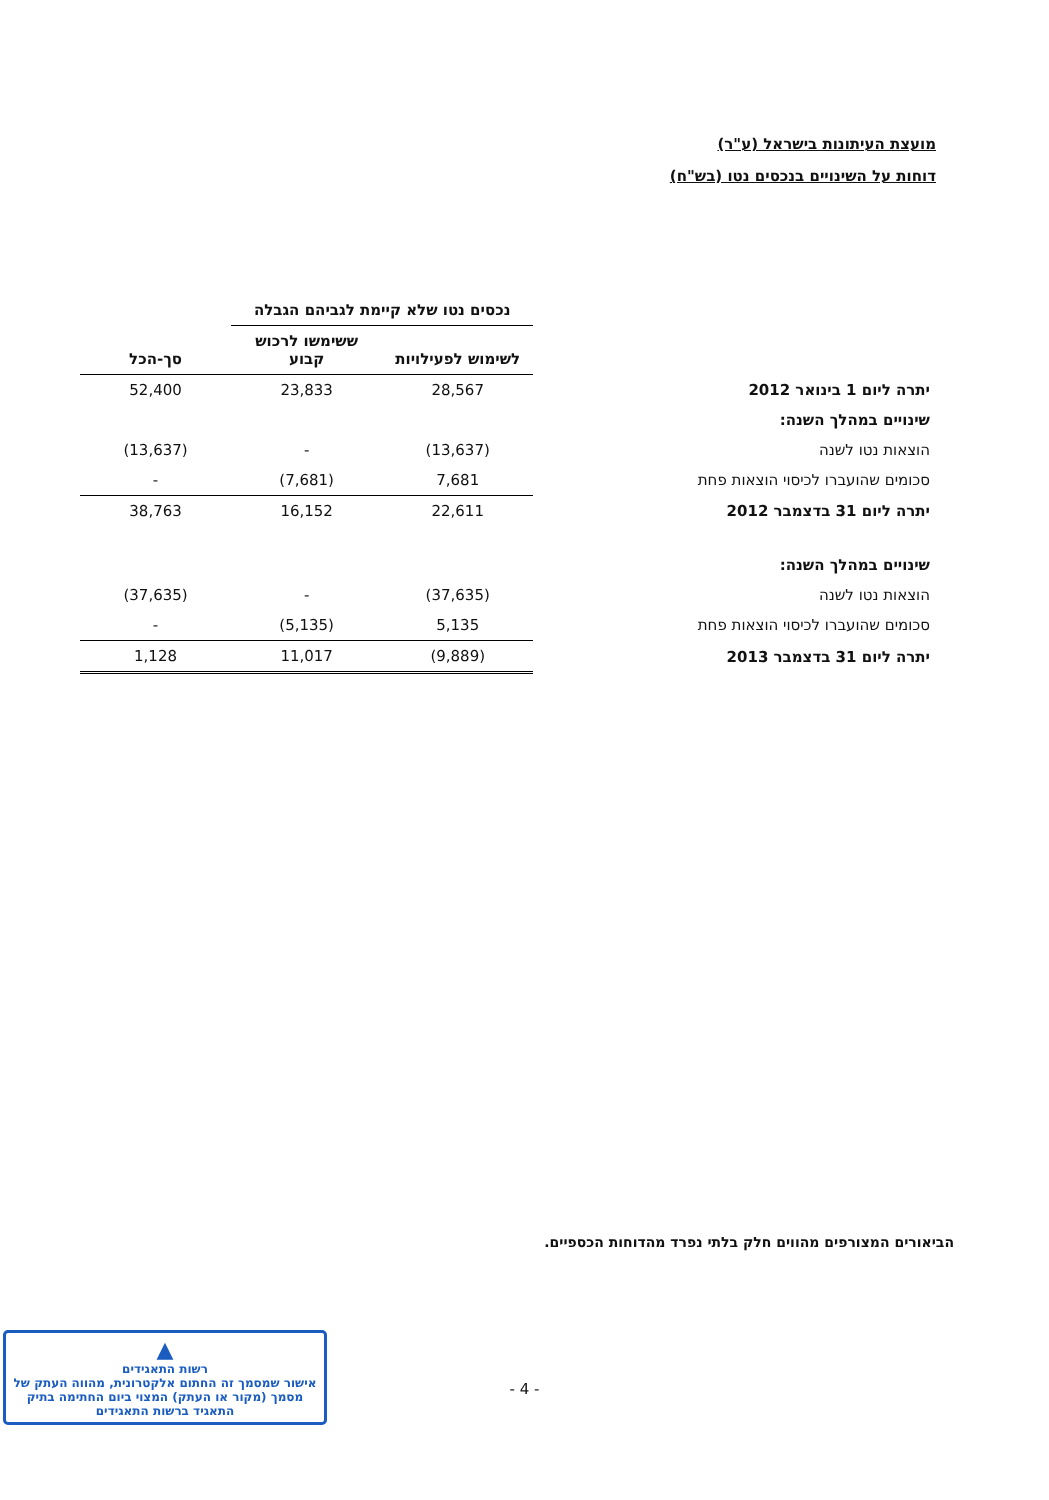מועצת העיתונות בישראל (ע"ר)
דוחות על השינויים בנכסים נטו (בש"ח)
| | נכסים נטו שלא קיימת לגביהם הגבלה | | |
| --- | --- | --- | --- |
| | לשימוש לפעילויות | ששימשו לרכוש קבוע | סך-הכל |
| יתרה ליום 1 בינואר 2012 | 28,567 | 23,833 | 52,400 |
| שינויים במהלך השנה: | | | |
| הוצאות נטו לשנה | (13,637) | - | (13,637) |
| סכומים שהועברו לכיסוי הוצאות פחת | 7,681 | (7,681) | - |
| יתרה ליום 31 בדצמבר 2012 | 22,611 | 16,152 | 38,763 |
| שינויים במהלך השנה: | | | |
| הוצאות נטו לשנה | (37,635) | - | (37,635) |
| סכומים שהועברו לכיסוי הוצאות פחת | 5,135 | (5,135) | - |
| יתרה ליום 31 בדצמבר 2013 | (9,889) | 11,017 | 1,128 |
הביאורים המצורפים מהווים חלק בלתי נפרד מהדוחות הכספיים.
- 4 -
▲
רשות התאגידים
אישור שמסמך זה החתום אלקטרונית, מהווה העתק של מסמך (מקור או העתק) המצוי ביום החתימה בתיק התאגיד ברשות התאגידים